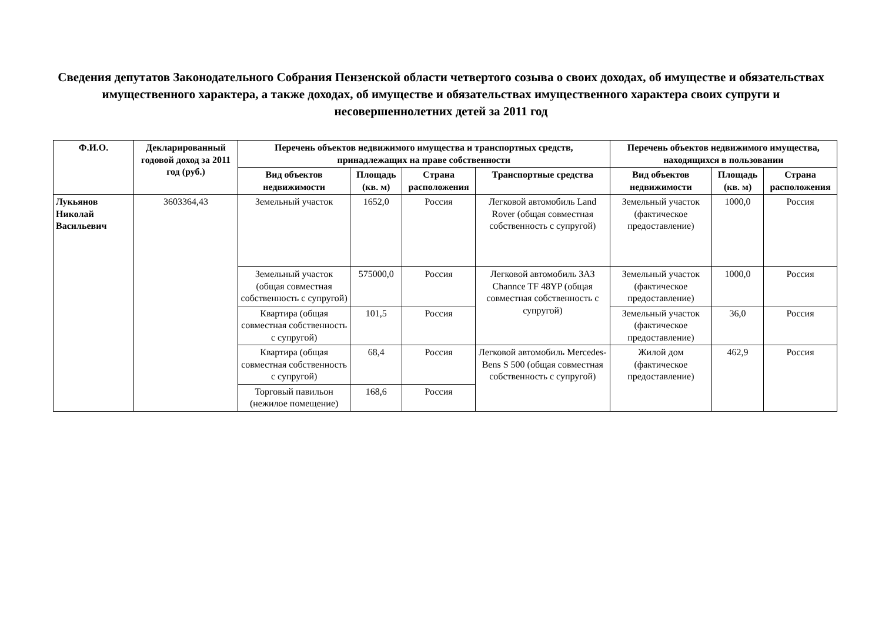Сведения депутатов Законодательного Собрания Пензенской области четвертого созыва о своих доходах, об имуществе и обязательствах имущественного характера, а также доходах, об имуществе и обязательствах имущественного характера своих супруги и несовершеннолетних детей за 2011 год
| Ф.И.О. | Декларированный годовой доход за 2011 год (руб.) | Перечень объектов недвижимого имущества и транспортных средств, принадлежащих на праве собственности | | | | Перечень объектов недвижимого имущества, находящихся в пользовании | | |
| --- | --- | --- | --- | --- | --- | --- | --- | --- |
| | | Вид объектов недвижимости | Площадь (кв. м) | Страна расположения | Транспортные средства | Вид объектов недвижимости | Площадь (кв. м) | Страна расположения |
| Лукьянов Николай Васильевич | 3603364,43 | Земельный участок | 1652,0 | Россия | Легковой автомобиль Land Rover (общая совместная собственность с супругой) | Земельный участок (фактическое предоставление) | 1000,0 | Россия |
| | | Земельный участок (общая совместная собственность с супругой) | 575000,0 | Россия | Легковой автомобиль ЗАЗ Channce TF 48YP (общая совместная собственность с супругой) | Земельный участок (фактическое предоставление) | 1000,0 | Россия |
| | | Квартира (общая совместная собственность с супругой) | 101,5 | Россия | | Земельный участок (фактическое предоставление) | 36,0 | Россия |
| | | Квартира (общая совместная собственность с супругой) | 68,4 | Россия | Легковой автомобиль Mercedes-Bens S 500 (общая совместная собственность с супругой) | Жилой дом (фактическое предоставление) | 462,9 | Россия |
| | | Торговый павильон (нежилое помещение) | 168,6 | Россия | | | | |